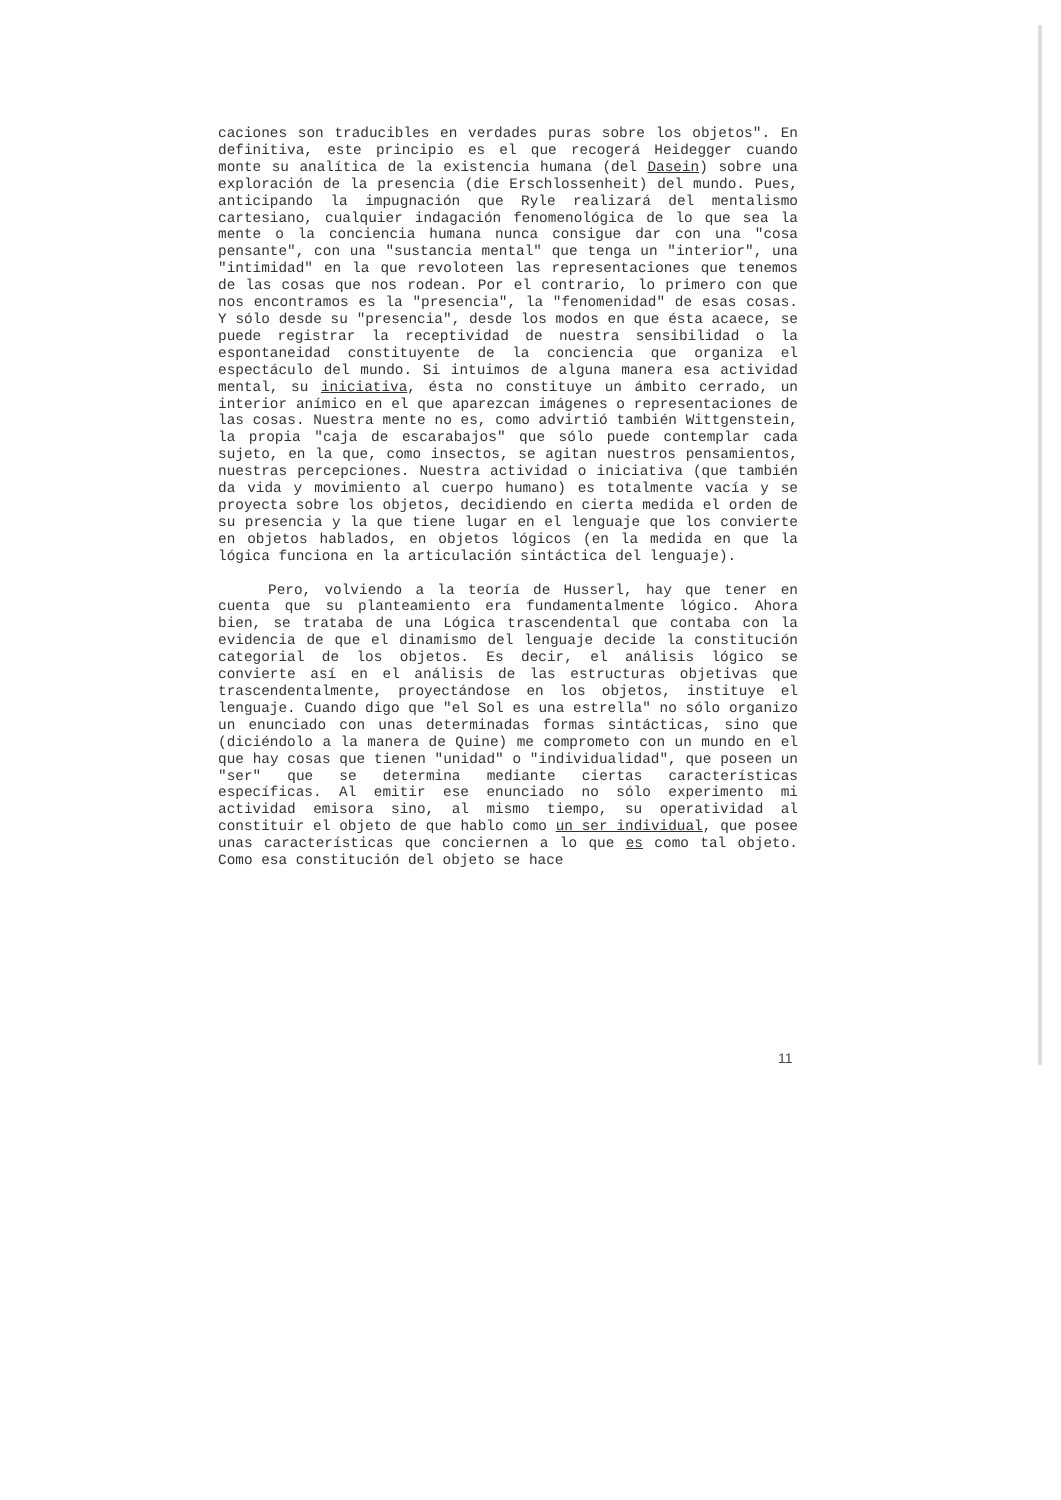caciones son traducibles en verdades puras sobre los objetos". En definitiva, este principio es el que recogerá Heidegger cuando monte su analítica de la existencia humana (del Dasein) sobre una exploración de la presencia (die Erschlossenheit) del mundo. Pues, anticipando la impugnación que Ryle realizará del mentalismo cartesiano, cualquier indagación fenomenológica de lo que sea la mente o la conciencia humana nunca consigue dar con una "cosa pensante", con una "sustancia mental" que tenga un "interior", una "intimidad" en la que revoloteen las representaciones que tenemos de las cosas que nos rodean. Por el contrario, lo primero con que nos encontramos es la "presencia", la "fenomenidad" de esas cosas. Y sólo desde su "presencia", desde los modos en que ésta acaece, se puede registrar la receptividad de nuestra sensibilidad o la espontaneidad constituyente de la conciencia que organiza el espectáculo del mundo. Si intuimos de alguna manera esa actividad mental, su iniciativa, ésta no constituye un ámbito cerrado, un interior anímico en el que aparezcan imágenes o representaciones de las cosas. Nuestra mente no es, como advirtió también Wittgenstein, la propia "caja de escarabajos" que sólo puede contemplar cada sujeto, en la que, como insectos, se agitan nuestros pensamientos, nuestras percepciones. Nuestra actividad o iniciativa (que también da vida y movimiento al cuerpo humano) es totalmente vacía y se proyecta sobre los objetos, decidiendo en cierta medida el orden de su presencia y la que tiene lugar en el lenguaje que los convierte en objetos hablados, en objetos lógicos (en la medida en que la lógica funciona en la articulación sintáctica del lenguaje).
Pero, volviendo a la teoría de Husserl, hay que tener en cuenta que su planteamiento era fundamentalmente lógico. Ahora bien, se trataba de una Lógica trascendental que contaba con la evidencia de que el dinamismo del lenguaje decide la constitución categorial de los objetos. Es decir, el análisis lógico se convierte así en el análisis de las estructuras objetivas que trascendentalmente, proyectándose en los objetos, instituye el lenguaje. Cuando digo que "el Sol es una estrella" no sólo organizo un enunciado con unas determinadas formas sintácticas, sino que (diciéndolo a la manera de Quine) me comprometo con un mundo en el que hay cosas que tienen "unidad" o "individualidad", que poseen un "ser" que se determina mediante ciertas características específicas. Al emitir ese enunciado no sólo experimento mi actividad emisora sino, al mismo tiempo, su operatividad al constituir el objeto de que hablo como un ser individual, que posee unas características que conciernen a lo que es como tal objeto. Como esa constitución del objeto se hace
11